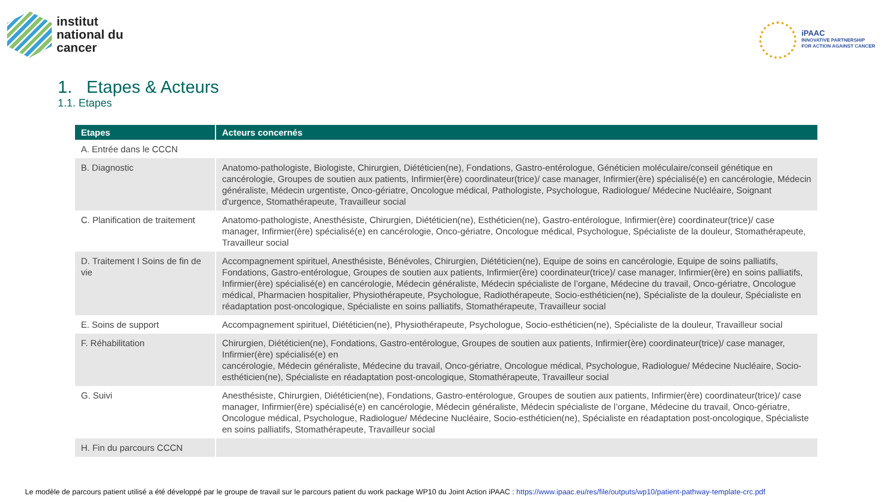institut
national du
cancer
iPAAC
INNOVATIVE PARTNERSHIP
FOR ACTION AGAINST CANCER
1. Etapes & Acteurs
1.1. Etapes
| Etapes | Acteurs concernés |
| --- | --- |
| A. Entrée dans le CCCN | |
| B. Diagnostic | Anatomo-pathologiste, Biologiste, Chirurgien, Diététicien(ne), Fondations, Gastro-entérologue, Généticien moléculaire/conseil génétique en cancérologie, Groupes de soutien aux patients, Infirmier(ère) coordinateur(trice)/ case manager, Infirmier(ère) spécialisé(e) en cancérologie, Médecin généraliste, Médecin urgentiste, Onco-gériatre, Oncologue médical, Pathologiste, Psychologue, Radiologue/ Médecine Nucléaire, Soignant d'urgence, Stomathérapeute, Travailleur social |
| C. Planification de traitement | Anatomo-pathologiste, Anesthésiste, Chirurgien, Diététicien(ne), Esthéticien(ne), Gastro-entérologue, Infirmier(ère) coordinateur(trice)/ case manager, Infirmier(ère) spécialisé(e) en cancérologie, Onco-gériatre, Oncologue médical, Psychologue, Spécialiste de la douleur, Stomathérapeute, Travailleur social |
| D. Traitement I Soins de fin de vie | Accompagnement spirituel, Anesthésiste, Bénévoles, Chirurgien, Diététicien(ne), Equipe de soins en cancérologie, Equipe de soins palliatifs, Fondations, Gastro-entérologue, Groupes de soutien aux patients, Infirmier(ère) coordinateur(trice)/ case manager, Infirmier(ère) en soins palliatifs, Infirmier(ère) spécialisé(e) en cancérologie, Médecin généraliste, Médecin spécialiste de l’organe, Médecine du travail, Onco-gériatre, Oncologue médical, Pharmacien hospitalier, Physiothérapeute, Psychologue, Radiothérapeute, Socio-esthéticien(ne), Spécialiste de la douleur, Spécialiste en réadaptation post-oncologique, Spécialiste en soins palliatifs, Stomathérapeute, Travailleur social |
| E. Soins de support | Accompagnement spirituel, Diététicien(ne), Physiothérapeute, Psychologue, Socio-esthéticien(ne), Spécialiste de la douleur, Travailleur social |
| F. Réhabilitation | Chirurgien, Diététicien(ne), Fondations, Gastro-entérologue, Groupes de soutien aux patients, Infirmier(ère) coordinateur(trice)/ case manager, Infirmier(ère) spécialisé(e) en cancérologie, Médecin généraliste, Médecine du travail, Onco-gériatre, Oncologue médical, Psychologue, Radiologue/ Médecine Nucléaire, Socio-esthéticien(ne), Spécialiste en réadaptation post-oncologique, Stomathérapeute, Travailleur social |
| G. Suivi | Anesthésiste, Chirurgien, Diététicien(ne), Fondations, Gastro-entérologue, Groupes de soutien aux patients, Infirmier(ère) coordinateur(trice)/ case manager, Infirmier(ère) spécialisé(e) en cancérologie, Médecin généraliste, Médecin spécialiste de l’organe, Médecine du travail, Onco-gériatre, Oncologue médical, Psychologue, Radiologue/ Médecine Nucléaire, Socio-esthéticien(ne), Spécialiste en réadaptation post-oncologique, Spécialiste en soins palliatifs, Stomathérapeute, Travailleur social |
| H. Fin du parcours CCCN | |
Le modèle de parcours patient utilisé a été développé par le groupe de travail sur le parcours patient du work package WP10 du Joint Action iPAAC : https://www.ipaac.eu/res/file/outputs/wp10/patient-pathway-template-crc.pdf